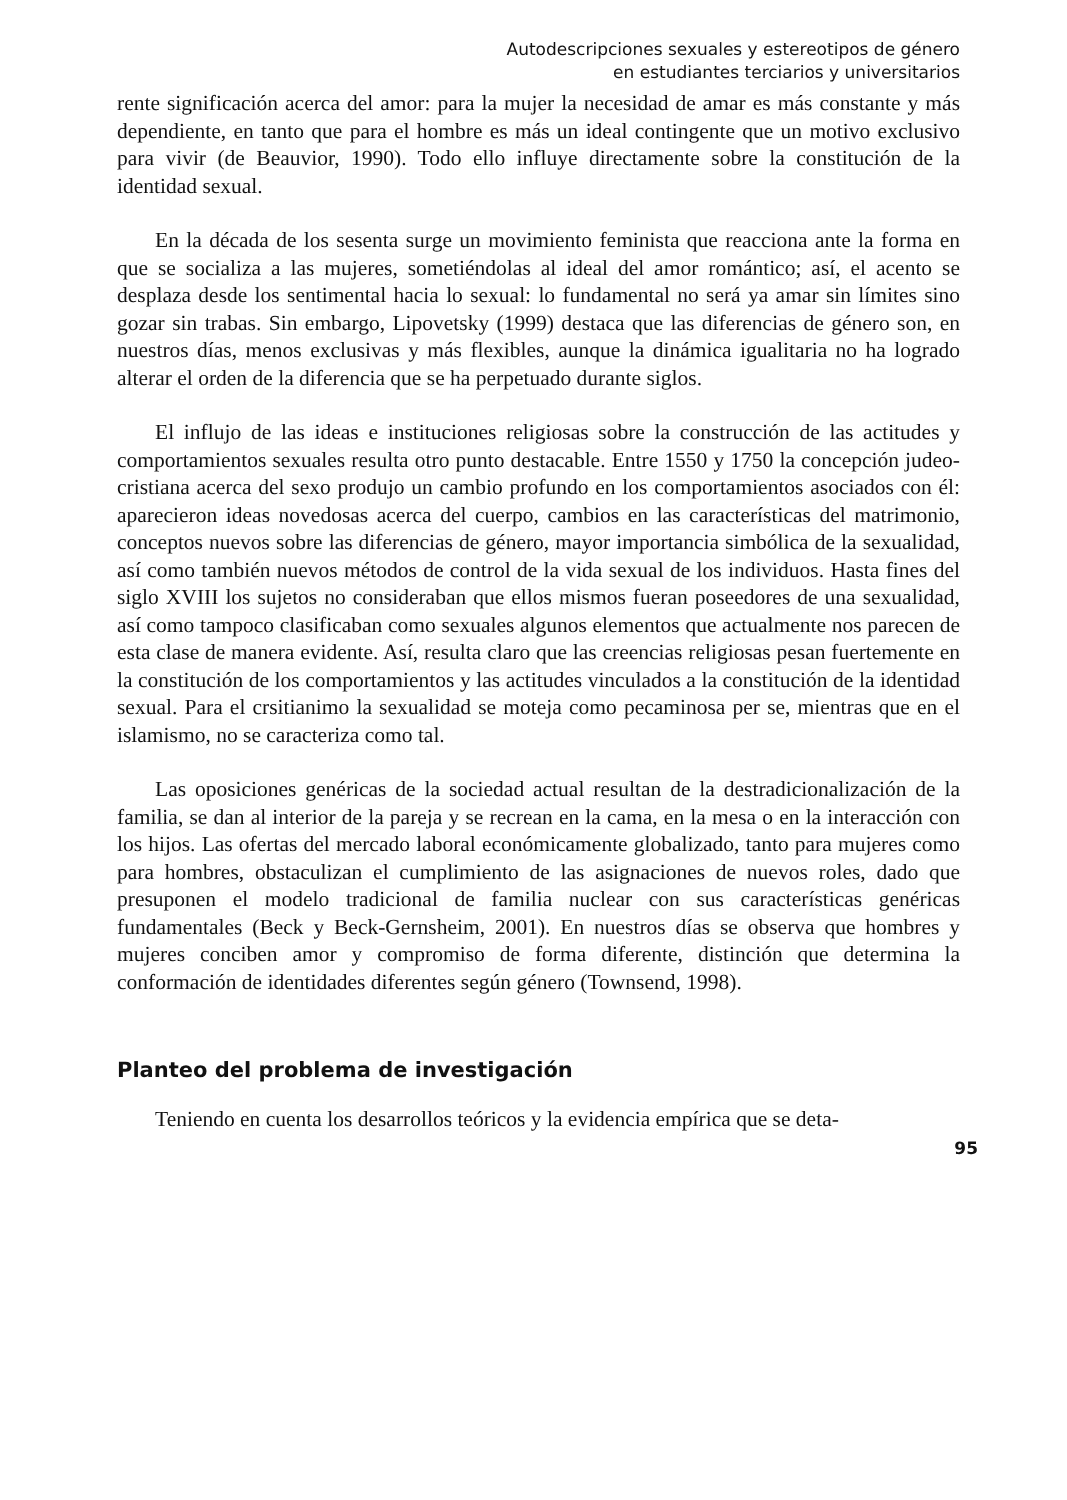Autodescripciones sexuales y estereotipos de género
en estudiantes terciarios y universitarios
rente significación acerca del amor: para la mujer la necesidad de amar es más constante y más dependiente, en tanto que para el hombre es más un ideal contingente que un motivo exclusivo para vivir (de Beauvior, 1990). Todo ello influye directamente sobre la constitución de la identidad sexual.
En la década de los sesenta surge un movimiento feminista que reacciona ante la forma en que se socializa a las mujeres, sometiéndolas al ideal del amor romántico; así, el acento se desplaza desde los sentimental hacia lo sexual: lo fundamental no será ya amar sin límites sino gozar sin trabas. Sin embargo, Lipovetsky (1999) destaca que las diferencias de género son, en nuestros días, menos exclusivas y más flexibles, aunque la dinámica igualitaria no ha logrado alterar el orden de la diferencia que se ha perpetuado durante siglos.
El influjo de las ideas e instituciones religiosas sobre la construcción de las actitudes y comportamientos sexuales resulta otro punto destacable. Entre 1550 y 1750 la concepción judeo-cristiana acerca del sexo produjo un cambio profundo en los comportamientos asociados con él: aparecieron ideas novedosas acerca del cuerpo, cambios en las características del matrimonio, conceptos nuevos sobre las diferencias de género, mayor importancia simbólica de la sexualidad, así como también nuevos métodos de control de la vida sexual de los individuos. Hasta fines del siglo XVIII los sujetos no consideraban que ellos mismos fueran poseedores de una sexualidad, así como tampoco clasificaban como sexuales algunos elementos que actualmente nos parecen de esta clase de manera evidente. Así, resulta claro que las creencias religiosas pesan fuertemente en la constitución de los comportamientos y las actitudes vinculados a la constitución de la identidad sexual. Para el crsitianimo la sexualidad se moteja como pecaminosa per se, mientras que en el islamismo, no se caracteriza como tal.
Las oposiciones genéricas de la sociedad actual resultan de la destradicionalización de la familia, se dan al interior de la pareja y se recrean en la cama, en la mesa o en la interacción con los hijos. Las ofertas del mercado laboral económicamente globalizado, tanto para mujeres como para hombres, obstaculizan el cumplimiento de las asignaciones de nuevos roles, dado que presuponen el modelo tradicional de familia nuclear con sus características genéricas fundamentales (Beck y Beck-Gernsheim, 2001). En nuestros días se observa que hombres y mujeres conciben amor y compromiso de forma diferente, distinción que determina la conformación de identidades diferentes según género (Townsend, 1998).
Planteo del problema de investigación
Teniendo en cuenta los desarrollos teóricos y la evidencia empírica que se deta-
95